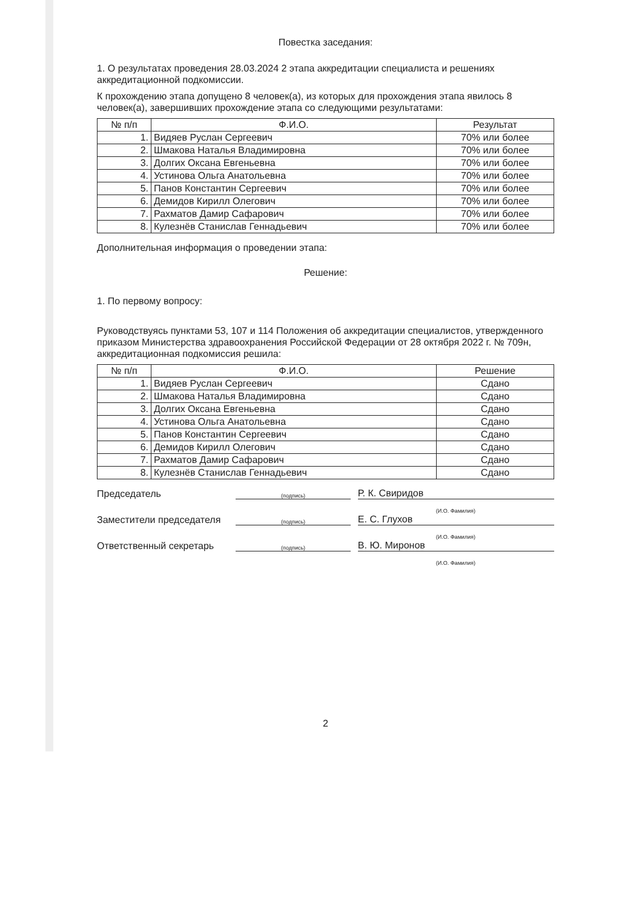Повестка заседания:
1. О результатах проведения 28.03.2024 2 этапа аккредитации специалиста и решениях аккредитационной подкомиссии.
К прохождению этапа допущено 8 человек(а), из которых для прохождения этапа явилось 8 человек(а), завершивших прохождение этапа со следующими результатами:
| № п/п | Ф.И.О. | Результат |
| --- | --- | --- |
| 1. | Видяев Руслан Сергеевич | 70% или более |
| 2. | Шмакова Наталья Владимировна | 70% или более |
| 3. | Долгих Оксана Евгеньевна | 70% или более |
| 4. | Устинова Ольга Анатольевна | 70% или более |
| 5. | Панов Константин Сергеевич | 70% или более |
| 6. | Демидов Кирилл Олегович | 70% или более |
| 7. | Рахматов Дамир Сафарович | 70% или более |
| 8. | Кулезнёв Станислав Геннадьевич | 70% или более |
Дополнительная информация о проведении этапа:
Решение:
1. По первому вопросу:
Руководствуясь пунктами 53, 107 и 114 Положения об аккредитации специалистов, утвержденного приказом Министерства здравоохранения Российской Федерации от 28 октября 2022 г. № 709н, аккредитационная подкомиссия решила:
| № п/п | Ф.И.О. | Решение |
| --- | --- | --- |
| 1. | Видяев Руслан Сергеевич | Сдано |
| 2. | Шмакова Наталья Владимировна | Сдано |
| 3. | Долгих Оксана Евгеньевна | Сдано |
| 4. | Устинова Ольга Анатольевна | Сдано |
| 5. | Панов Константин Сергеевич | Сдано |
| 6. | Демидов Кирилл Олегович | Сдано |
| 7. | Рахматов Дамир Сафарович | Сдано |
| 8. | Кулезнёв Станислав Геннадьевич | Сдано |
Председатель
(подпись)
Р. К. Свиридов
(И.О. Фамилия)
Заместители председателя
(подпись)
Е. С. Глухов
(И.О. Фамилия)
Ответственный секретарь
(подпись)
В. Ю. Миронов
(И.О. Фамилия)
2